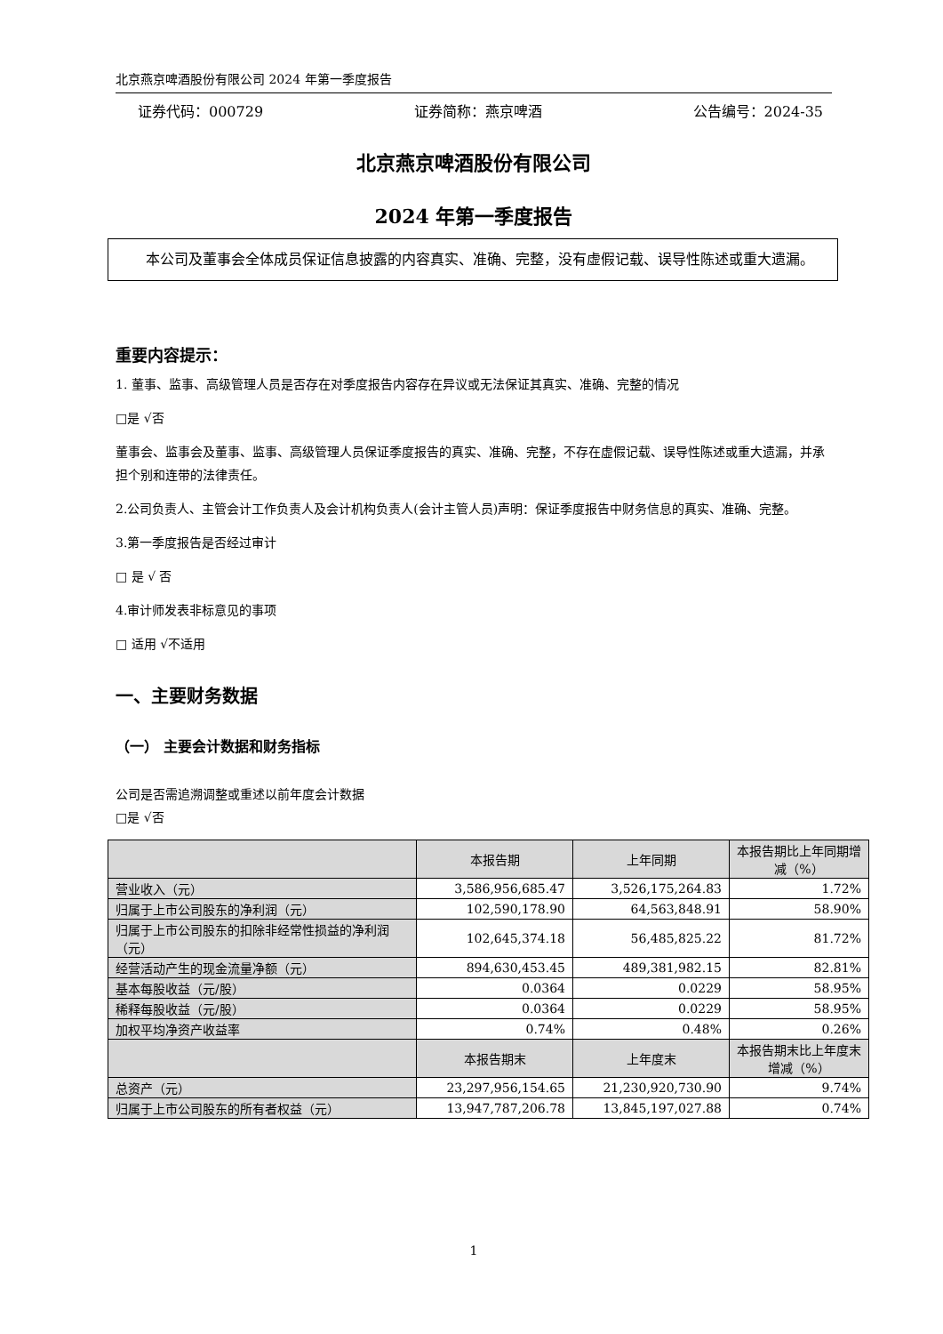北京燕京啤酒股份有限公司 2024 年第一季度报告
证券代码：000729 证券简称：燕京啤酒 公告编号：2024-35
北京燕京啤酒股份有限公司
2024 年第一季度报告
  本公司及董事会全体成员保证信息披露的内容真实、准确、完整，没有虚假记载、误导性陈述或重大遗漏。
重要内容提示：
1. 董事、监事、高级管理人员是否存在对季度报告内容存在异议或无法保证其真实、准确、完整的情况
□是 √否
董事会、监事会及董事、监事、高级管理人员保证季度报告的真实、准确、完整，不存在虚假记载、误导性陈述或重大遗漏，并承担个别和连带的法律责任。
2.公司负责人、主管会计工作负责人及会计机构负责人(会计主管人员)声明：保证季度报告中财务信息的真实、准确、完整。
3.第一季度报告是否经过审计
□ 是 √ 否
4.审计师发表非标意见的事项
□ 适用 √不适用
一、主要财务数据
（一） 主要会计数据和财务指标
公司是否需追溯调整或重述以前年度会计数据
□是 √否
| | 本报告期 | 上年同期 | 本报告期比上年同期增减（%） |
| --- | --- | --- | --- |
| 营业收入（元） | 3,586,956,685.47 | 3,526,175,264.83 | 1.72% |
| 归属于上市公司股东的净利润（元） | 102,590,178.90 | 64,563,848.91 | 58.90% |
| 归属于上市公司股东的扣除非经常性损益的净利润（元） | 102,645,374.18 | 56,485,825.22 | 81.72% |
| 经营活动产生的现金流量净额（元） | 894,630,453.45 | 489,381,982.15 | 82.81% |
| 基本每股收益（元/股） | 0.0364 | 0.0229 | 58.95% |
| 稀释每股收益（元/股） | 0.0364 | 0.0229 | 58.95% |
| 加权平均净资产收益率 | 0.74% | 0.48% | 0.26% |
| | 本报告期末 | 上年度末 | 本报告期末比上年度末增减（%） |
| 总资产（元） | 23,297,956,154.65 | 21,230,920,730.90 | 9.74% |
| 归属于上市公司股东的所有者权益（元） | 13,947,787,206.78 | 13,845,197,027.88 | 0.74% |
1